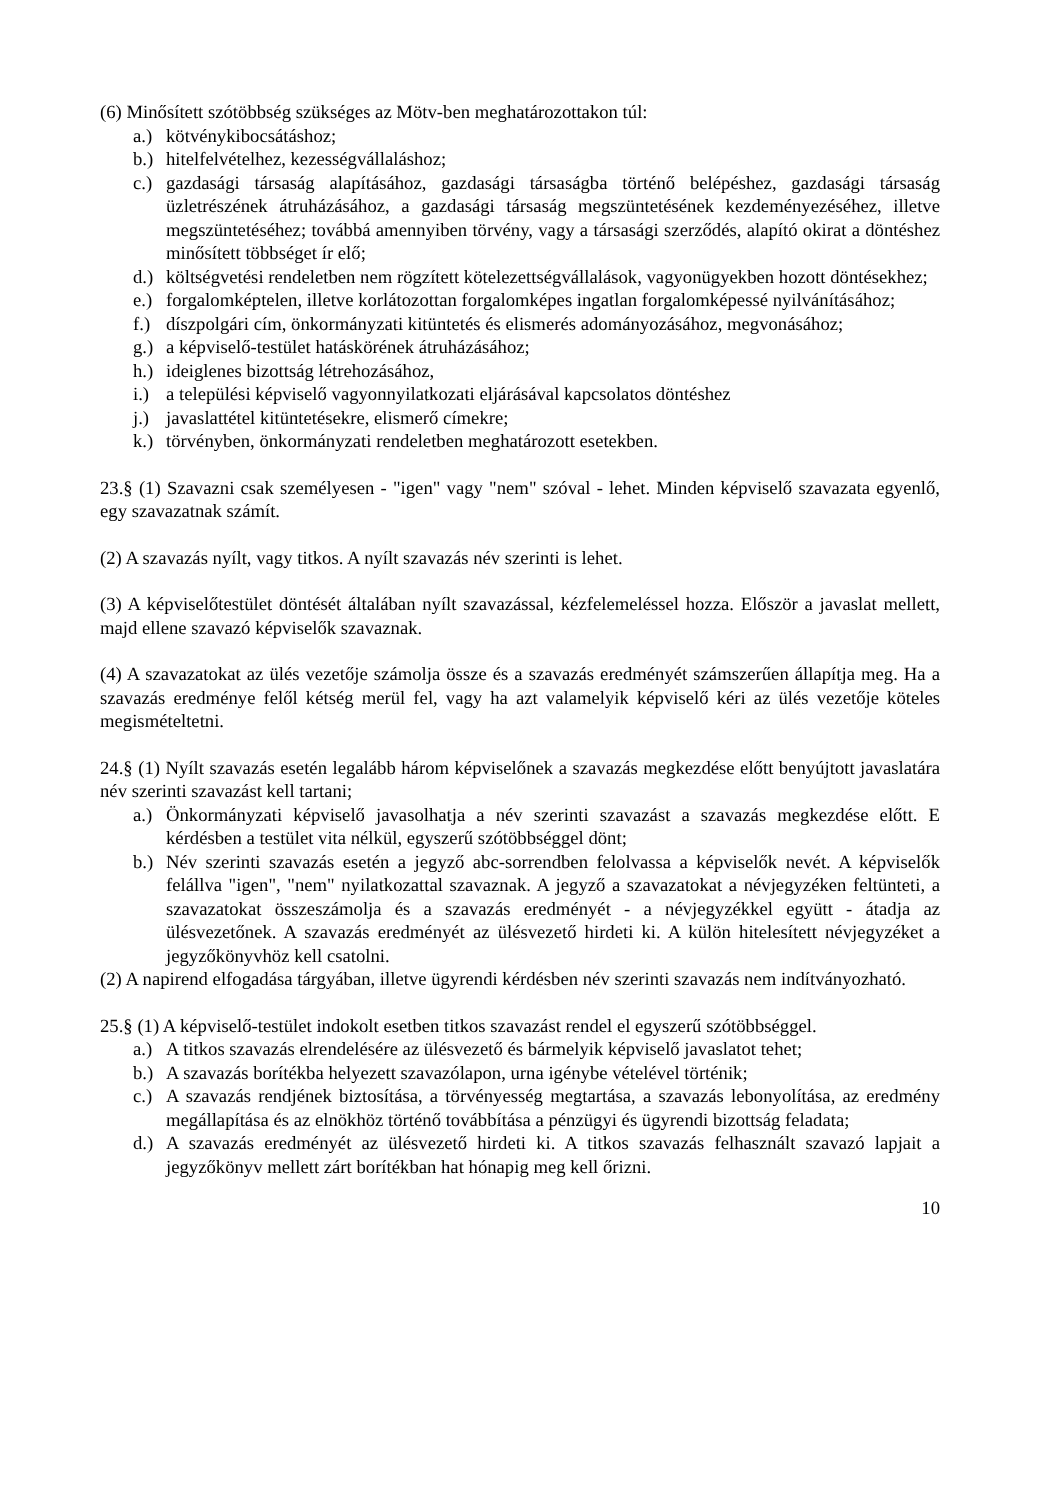(6) Minősített szótöbbség szükséges az Mötv-ben meghatározottakon túl:
a.) kötvénykibocsátáshoz;
b.) hitelfelvételhez, kezességvállaláshoz;
c.) gazdasági társaság alapításához, gazdasági társaságba történő belépéshez, gazdasági társaság üzletrészének átruházásához, a gazdasági társaság megszüntetésének kezdeményezéséhez, illetve megszüntetéséhez; továbbá amennyiben törvény, vagy a társasági szerződés, alapító okirat a döntéshez minősített többséget ír elő;
d.) költségvetési rendeletben nem rögzített kötelezettségvállalások, vagyonügyekben hozott döntésekhez;
e.) forgalomképtelen, illetve korlátozottan forgalomképes ingatlan forgalomképessé nyilvánításához;
f.) díszpolgári cím, önkormányzati kitüntetés és elismerés adományozásához, megvonásához;
g.) a képviselő-testület hatáskörének átruházásához;
h.) ideiglenes bizottság létrehozásához,
i.) a települési képviselő vagyonnyilatkozati eljárásával kapcsolatos döntéshez
j.) javaslattétel kitüntetésekre, elismerő címekre;
k.) törvényben, önkormányzati rendeletben meghatározott esetekben.
23.§ (1) Szavazni csak személyesen - "igen" vagy "nem" szóval - lehet. Minden képviselő szavazata egyenlő, egy szavazatnak számít.
(2) A szavazás nyílt, vagy titkos. A nyílt szavazás név szerinti is lehet.
(3) A képviselőtestület döntését általában nyílt szavazással, kézfelemeléssel hozza. Először a javaslat mellett, majd ellene szavazó képviselők szavaznak.
(4) A szavazatokat az ülés vezetője számolja össze és a szavazás eredményét számszerűen állapítja meg. Ha a szavazás eredménye felől kétség merül fel, vagy ha azt valamelyik képviselő kéri az ülés vezetője köteles megismételtetni.
24.§ (1) Nyílt szavazás esetén legalább három képviselőnek a szavazás megkezdése előtt benyújtott javaslatára név szerinti szavazást kell tartani;
a.) Önkormányzati képviselő javasolhatja a név szerinti szavazást a szavazás megkezdése előtt. E kérdésben a testület vita nélkül, egyszerű szótöbbséggel dönt;
b.) Név szerinti szavazás esetén a jegyző abc-sorrendben felolvassa a képviselők nevét. A képviselők felállva "igen", "nem" nyilatkozattal szavaznak. A jegyző a szavazatokat a névjegyzéken feltünteti, a szavazatokat összeszámolja és a szavazás eredményét - a névjegyzékkel együtt - átadja az ülésvezetőnek. A szavazás eredményét az ülésvezető hirdeti ki. A külön hitelesített névjegyzéket a jegyzőkönyvhöz kell csatolni.
(2) A napirend elfogadása tárgyában, illetve ügyrendi kérdésben név szerinti szavazás nem indítványozható.
25.§ (1) A képviselő-testület indokolt esetben titkos szavazást rendel el egyszerű szótöbbséggel.
a.) A titkos szavazás elrendelésére az ülésvezető és bármelyik képviselő javaslatot tehet;
b.) A szavazás borítékba helyezett szavazólapon, urna igénybe vételével történik;
c.) A szavazás rendjének biztosítása, a törvényesség megtartása, a szavazás lebonyolítása, az eredmény megállapítása és az elnökhöz történő továbbítása a pénzügyi és ügyrendi bizottság feladata;
d.) A szavazás eredményét az ülésvezető hirdeti ki. A titkos szavazás felhasznált szavazó lapjait a jegyzőkönyv mellett zárt borítékban hat hónapig meg kell őrizni.
10